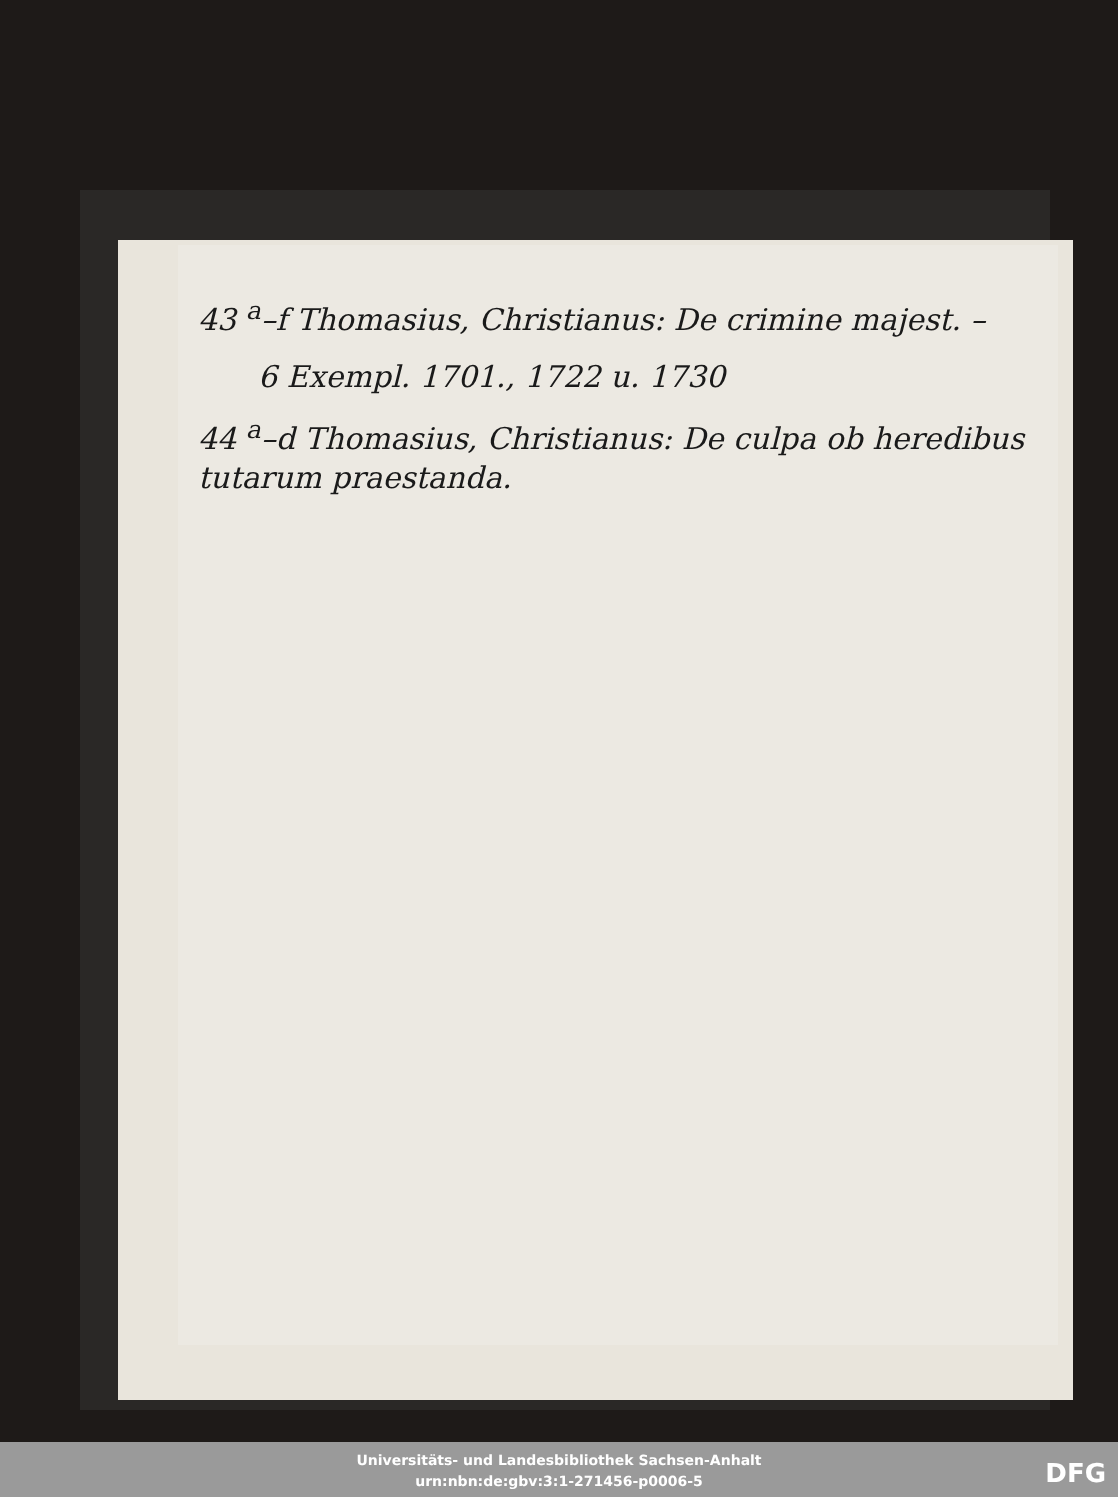43 <sup>a</sup>–f Thomasius, Christianus: De crimine majest. –
6 Exempl. 1701., 1722 u. 1730
44 <sup>a</sup>–d Thomasius, Christianus: De culpa ob heredibus tutarum praestanda.
Universitäts- und Landesbibliothek Sachsen-Anhalt
urn:nbn:de:gbv:3:1-271456-p0006-5
DFG